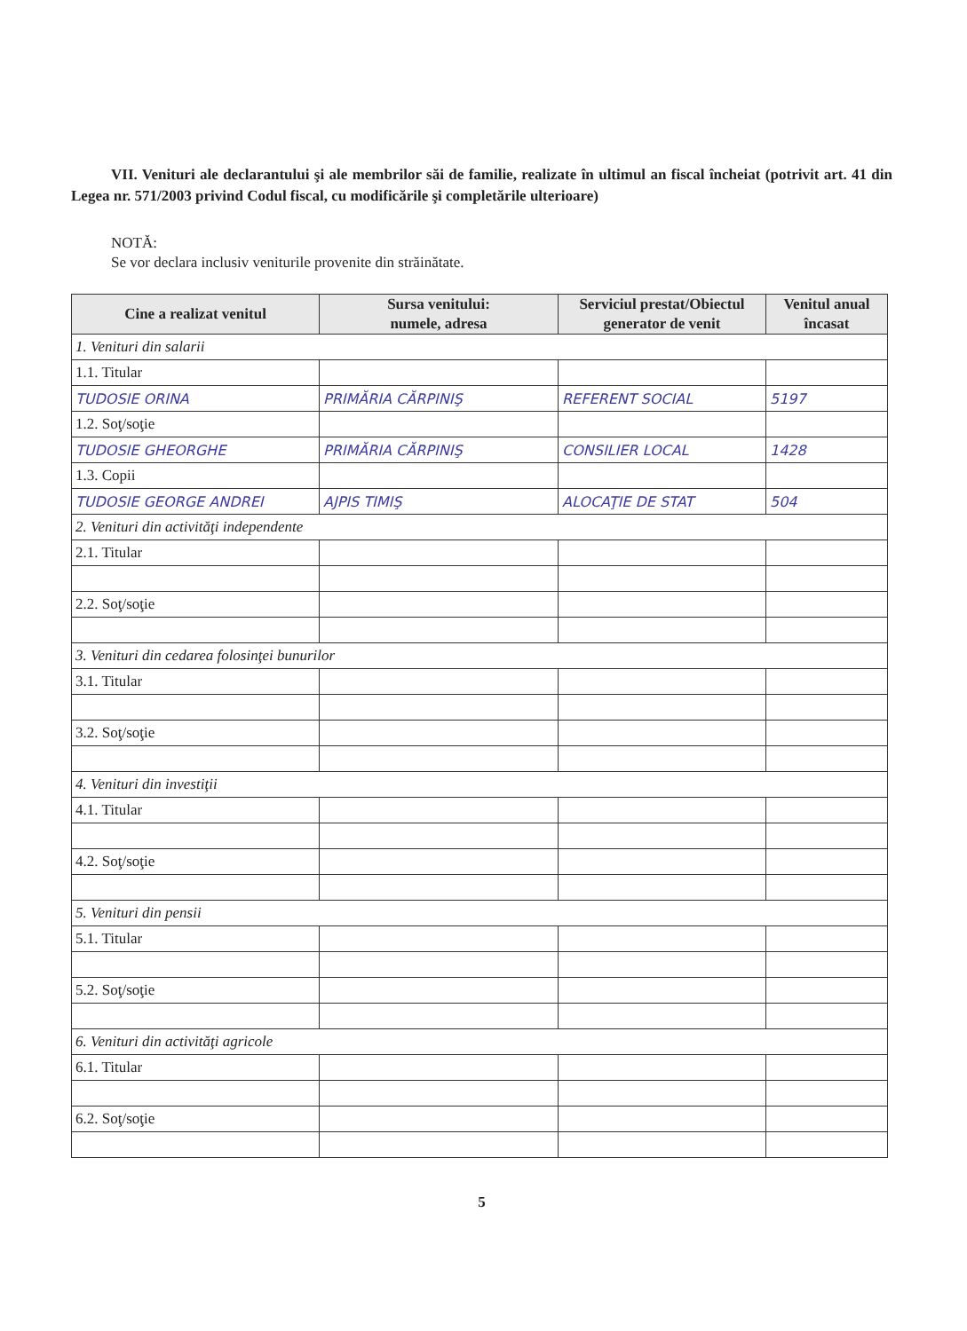VII. Venituri ale declarantului şi ale membrilor săi de familie, realizate în ultimul an fiscal încheiat (potrivit art. 41 din Legea nr. 571/2003 privind Codul fiscal, cu modificările şi completările ulterioare)
NOTĂ:
Se vor declara inclusiv veniturile provenite din străinătate.
| Cine a realizat venitul | Sursa venitului: numele, adresa | Serviciul prestat/Obiectul generator de venit | Venitul anual încasat |
| --- | --- | --- | --- |
| 1. Venituri din salarii | | | |
| 1.1. Titular | | | |
| TUDOSIE ORINA | PRIMĂRIA CĂRPINIŞ | REFERENT SOCIAL | 5197 |
| 1.2. Soţ/soţie | | | |
| TUDOSIE GHEORGHE | PRIMĂRIA CĂRPINIŞ | CONSILIER LOCAL | 1428 |
| 1.3. Copii | | | |
| TUDOSIE GEORGE ANDREI | AJPIS TIMIŞ | ALOCAŢIE DE STAT | 504 |
| 2. Venituri din activităţi independente | | | |
| 2.1. Titular | | | |
| 2.2. Soţ/soţie | | | |
| 3. Venituri din cedarea folosinţei bunurilor | | | |
| 3.1. Titular | | | |
| 3.2. Soţ/soţie | | | |
| 4. Venituri din investiţii | | | |
| 4.1. Titular | | | |
| 4.2. Soţ/soţie | | | |
| 5. Venituri din pensii | | | |
| 5.1. Titular | | | |
| 5.2. Soţ/soţie | | | |
| 6. Venituri din activităţi agricole | | | |
| 6.1. Titular | | | |
| 6.2. Soţ/soţie | | | |
5